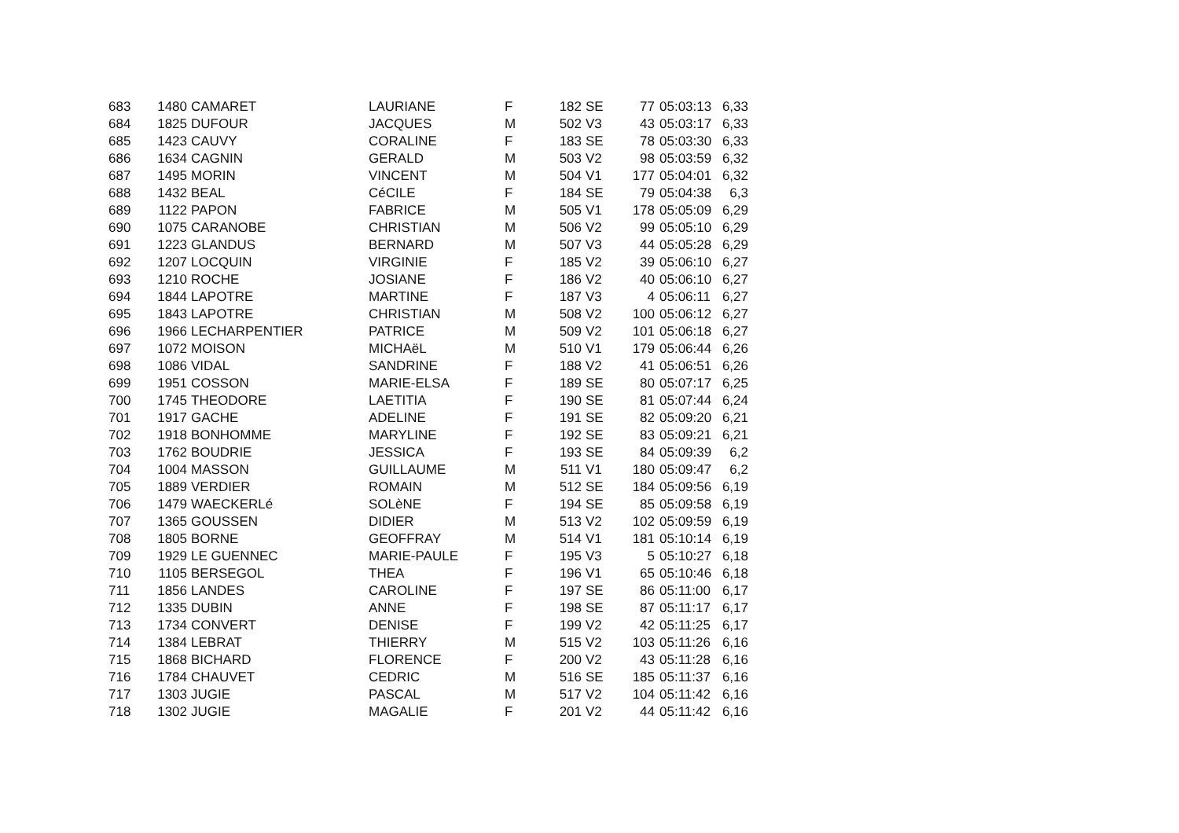| 683 | 1480 | CAMARET | LAURIANE | F | 182 | SE | 77 | 05:03:13 | 6,33 |
| 684 | 1825 | DUFOUR | JACQUES | M | 502 | V3 | 43 | 05:03:17 | 6,33 |
| 685 | 1423 | CAUVY | CORALINE | F | 183 | SE | 78 | 05:03:30 | 6,33 |
| 686 | 1634 | CAGNIN | GERALD | M | 503 | V2 | 98 | 05:03:59 | 6,32 |
| 687 | 1495 | MORIN | VINCENT | M | 504 | V1 | 177 | 05:04:01 | 6,32 |
| 688 | 1432 | BEAL | CéCILE | F | 184 | SE | 79 | 05:04:38 | 6,3 |
| 689 | 1122 | PAPON | FABRICE | M | 505 | V1 | 178 | 05:05:09 | 6,29 |
| 690 | 1075 | CARANOBE | CHRISTIAN | M | 506 | V2 | 99 | 05:05:10 | 6,29 |
| 691 | 1223 | GLANDUS | BERNARD | M | 507 | V3 | 44 | 05:05:28 | 6,29 |
| 692 | 1207 | LOCQUIN | VIRGINIE | F | 185 | V2 | 39 | 05:06:10 | 6,27 |
| 693 | 1210 | ROCHE | JOSIANE | F | 186 | V2 | 40 | 05:06:10 | 6,27 |
| 694 | 1844 | LAPOTRE | MARTINE | F | 187 | V3 | 4 | 05:06:11 | 6,27 |
| 695 | 1843 | LAPOTRE | CHRISTIAN | M | 508 | V2 | 100 | 05:06:12 | 6,27 |
| 696 | 1966 | LECHARPENTIER | PATRICE | M | 509 | V2 | 101 | 05:06:18 | 6,27 |
| 697 | 1072 | MOISON | MICHAëL | M | 510 | V1 | 179 | 05:06:44 | 6,26 |
| 698 | 1086 | VIDAL | SANDRINE | F | 188 | V2 | 41 | 05:06:51 | 6,26 |
| 699 | 1951 | COSSON | MARIE-ELSA | F | 189 | SE | 80 | 05:07:17 | 6,25 |
| 700 | 1745 | THEODORE | LAETITIA | F | 190 | SE | 81 | 05:07:44 | 6,24 |
| 701 | 1917 | GACHE | ADELINE | F | 191 | SE | 82 | 05:09:20 | 6,21 |
| 702 | 1918 | BONHOMME | MARYLINE | F | 192 | SE | 83 | 05:09:21 | 6,21 |
| 703 | 1762 | BOUDRIE | JESSICA | F | 193 | SE | 84 | 05:09:39 | 6,2 |
| 704 | 1004 | MASSON | GUILLAUME | M | 511 | V1 | 180 | 05:09:47 | 6,2 |
| 705 | 1889 | VERDIER | ROMAIN | M | 512 | SE | 184 | 05:09:56 | 6,19 |
| 706 | 1479 | WAECKERLé | SOLèNE | F | 194 | SE | 85 | 05:09:58 | 6,19 |
| 707 | 1365 | GOUSSEN | DIDIER | M | 513 | V2 | 102 | 05:09:59 | 6,19 |
| 708 | 1805 | BORNE | GEOFFRAY | M | 514 | V1 | 181 | 05:10:14 | 6,19 |
| 709 | 1929 | LE GUENNEC | MARIE-PAULE | F | 195 | V3 | 5 | 05:10:27 | 6,18 |
| 710 | 1105 | BERSEGOL | THEA | F | 196 | V1 | 65 | 05:10:46 | 6,18 |
| 711 | 1856 | LANDES | CAROLINE | F | 197 | SE | 86 | 05:11:00 | 6,17 |
| 712 | 1335 | DUBIN | ANNE | F | 198 | SE | 87 | 05:11:17 | 6,17 |
| 713 | 1734 | CONVERT | DENISE | F | 199 | V2 | 42 | 05:11:25 | 6,17 |
| 714 | 1384 | LEBRAT | THIERRY | M | 515 | V2 | 103 | 05:11:26 | 6,16 |
| 715 | 1868 | BICHARD | FLORENCE | F | 200 | V2 | 43 | 05:11:28 | 6,16 |
| 716 | 1784 | CHAUVET | CEDRIC | M | 516 | SE | 185 | 05:11:37 | 6,16 |
| 717 | 1303 | JUGIE | PASCAL | M | 517 | V2 | 104 | 05:11:42 | 6,16 |
| 718 | 1302 | JUGIE | MAGALIE | F | 201 | V2 | 44 | 05:11:42 | 6,16 |